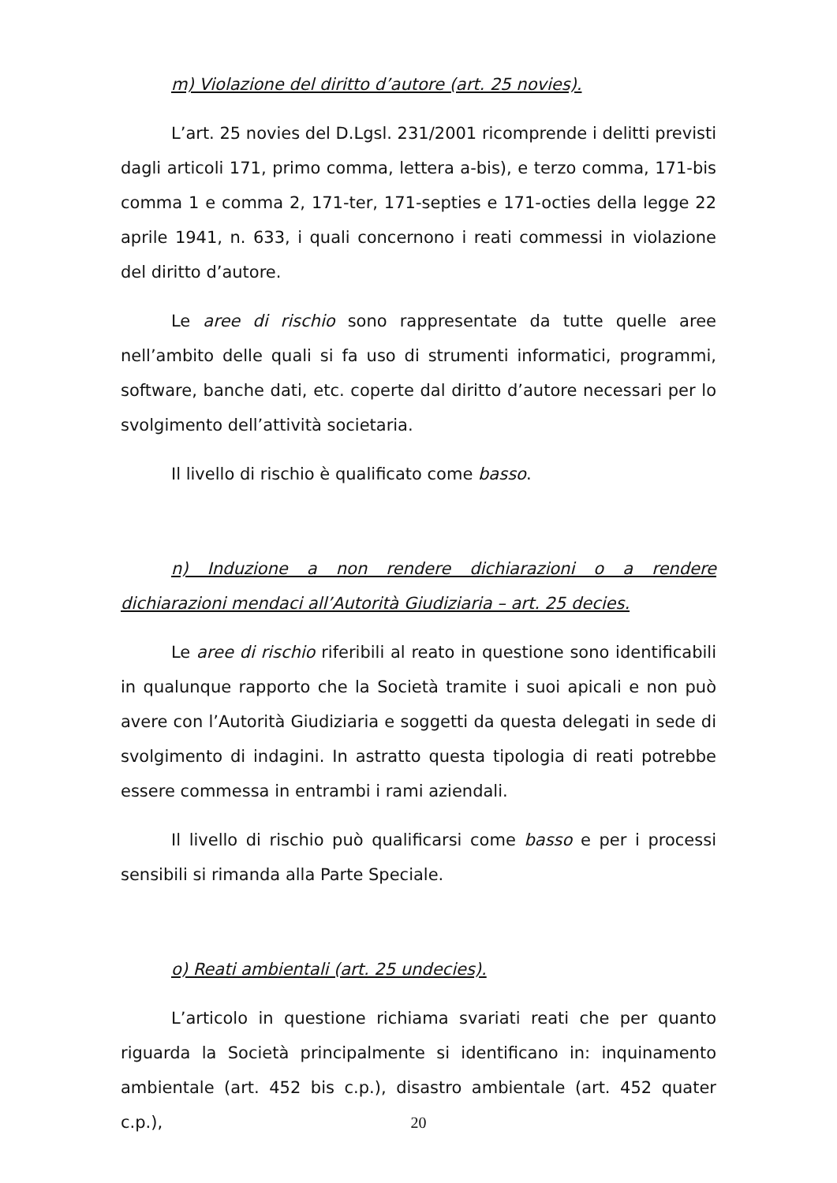m) Violazione del diritto d’autore (art. 25 novies).
L’art. 25 novies del D.Lgsl. 231/2001 ricomprende i delitti previsti dagli articoli 171, primo comma, lettera a-bis), e terzo comma, 171-bis comma 1 e comma 2, 171-ter, 171-septies e 171-octies della legge 22 aprile 1941, n. 633, i quali concernono i reati commessi in violazione del diritto d’autore.
Le aree di rischio sono rappresentate da tutte quelle aree nell’ambito delle quali si fa uso di strumenti informatici, programmi, software, banche dati, etc. coperte dal diritto d’autore necessari per lo svolgimento dell’attività societaria.
Il livello di rischio è qualificato come basso.
n) Induzione a non rendere dichiarazioni o a rendere dichiarazioni mendaci all’Autorità Giudiziaria – art. 25 decies.
Le aree di rischio riferibili al reato in questione sono identificabili in qualunque rapporto che la Società tramite i suoi apicali e non può avere con l’Autorità Giudiziaria e soggetti da questa delegati in sede di svolgimento di indagini. In astratto questa tipologia di reati potrebbe essere commessa in entrambi i rami aziendali.
Il livello di rischio può qualificarsi come basso e per i processi sensibili si rimanda alla Parte Speciale.
o) Reati ambientali (art. 25 undecies).
L’articolo in questione richiama svariati reati che per quanto riguarda la Società principalmente si identificano in: inquinamento ambientale (art. 452 bis c.p.), disastro ambientale (art. 452 quater c.p.),
20